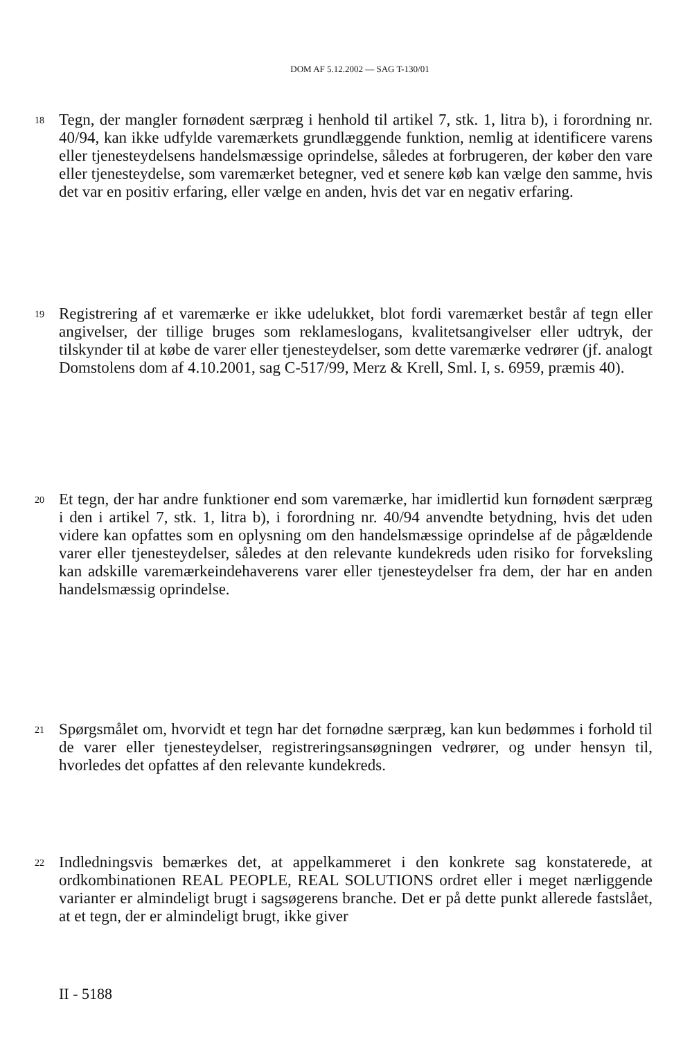DOM AF 5.12.2002 — SAG T-130/01
18
Tegn, der mangler fornødent særpræg i henhold til artikel 7, stk. 1, litra b), i forordning nr. 40/94, kan ikke udfylde varemærkets grundlæggende funktion, nemlig at identificere varens eller tjenesteydelsens handelsmæssige oprindelse, således at forbrugeren, der køber den vare eller tjenesteydelse, som varemærket betegner, ved et senere køb kan vælge den samme, hvis det var en positiv erfaring, eller vælge en anden, hvis det var en negativ erfaring.
19
Registrering af et varemærke er ikke udelukket, blot fordi varemærket består af tegn eller angivelser, der tillige bruges som reklameslogans, kvalitetsangivelser eller udtryk, der tilskynder til at købe de varer eller tjenesteydelser, som dette varemærke vedrører (jf. analogt Domstolens dom af 4.10.2001, sag C-517/99, Merz & Krell, Sml. I, s. 6959, præmis 40).
20
Et tegn, der har andre funktioner end som varemærke, har imidlertid kun fornødent særpræg i den i artikel 7, stk. 1, litra b), i forordning nr. 40/94 anvendte betydning, hvis det uden videre kan opfattes som en oplysning om den handelsmæssige oprindelse af de pågældende varer eller tjenesteydelser, således at den relevante kundekreds uden risiko for forveksling kan adskille varemærkeindehaverens varer eller tjenesteydelser fra dem, der har en anden handelsmæssig oprindelse.
21
Spørgsmålet om, hvorvidt et tegn har det fornødne særpræg, kan kun bedømmes i forhold til de varer eller tjenesteydelser, registreringsansøgningen vedrører, og under hensyn til, hvorledes det opfattes af den relevante kundekreds.
22
Indledningsvis bemærkes det, at appelkammeret i den konkrete sag konstaterede, at ordkombinationen REAL PEOPLE, REAL SOLUTIONS ordret eller i meget nærliggende varianter er almindeligt brugt i sagsøgerens branche. Det er på dette punkt allerede fastslået, at et tegn, der er almindeligt brugt, ikke giver
II - 5188